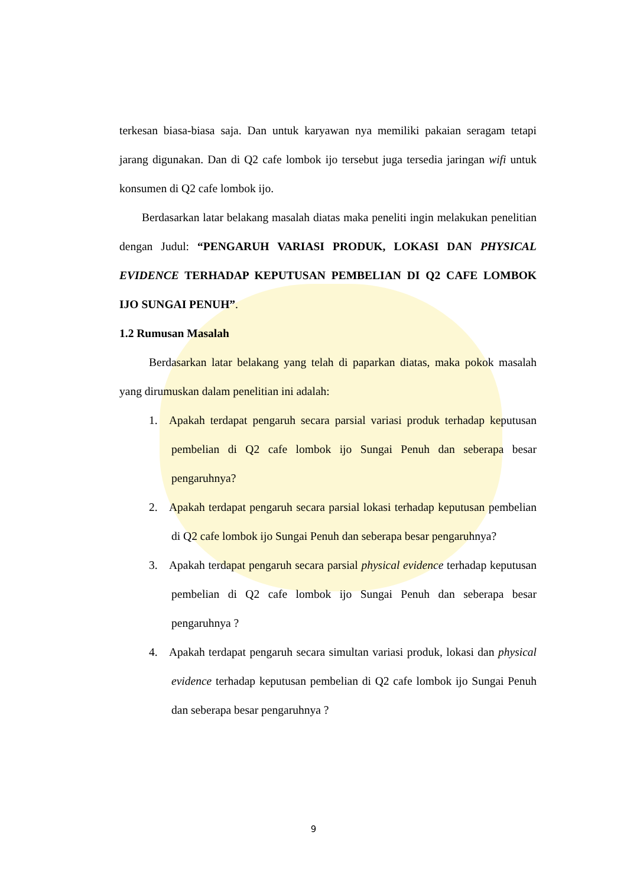terkesan biasa-biasa saja. Dan untuk karyawan nya memiliki pakaian seragam tetapi jarang digunakan. Dan di Q2 cafe lombok ijo tersebut juga tersedia jaringan wifi untuk konsumen di Q2 cafe lombok ijo.
Berdasarkan latar belakang masalah diatas maka peneliti ingin melakukan penelitian dengan Judul: “PENGARUH VARIASI PRODUK, LOKASI DAN PHYSICAL EVIDENCE TERHADAP KEPUTUSAN PEMBELIAN DI Q2 CAFE LOMBOK IJO SUNGAI PENUH”.
1.2 Rumusan Masalah
Berdasarkan latar belakang yang telah di paparkan diatas, maka pokok masalah yang dirumuskan dalam penelitian ini adalah:
1. Apakah terdapat pengaruh secara parsial variasi produk terhadap keputusan pembelian di Q2 cafe lombok ijo Sungai Penuh dan seberapa besar pengaruhnya?
2. Apakah terdapat pengaruh secara parsial lokasi terhadap keputusan pembelian di Q2 cafe lombok ijo Sungai Penuh dan seberapa besar pengaruhnya?
3. Apakah terdapat pengaruh secara parsial physical evidence terhadap keputusan pembelian di Q2 cafe lombok ijo Sungai Penuh dan seberapa besar pengaruhnya ?
4. Apakah terdapat pengaruh secara simultan variasi produk, lokasi dan physical evidence terhadap keputusan pembelian di Q2 cafe lombok ijo Sungai Penuh dan seberapa besar pengaruhnya ?
9